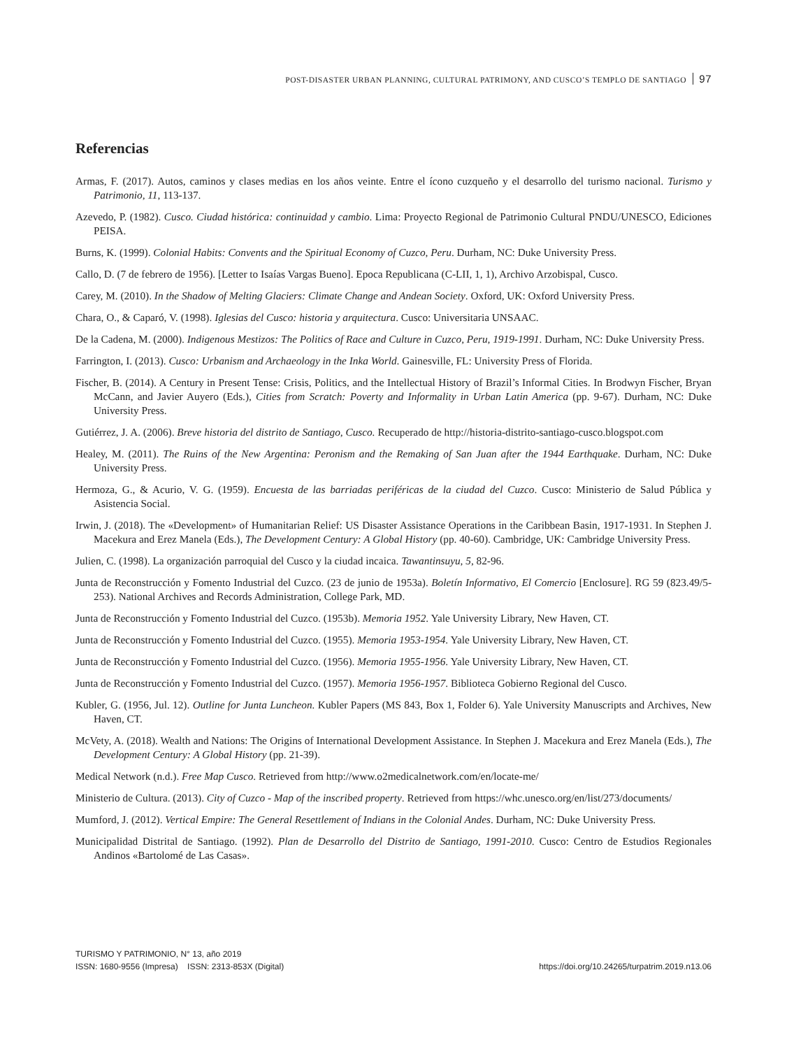POST-DISASTER URBAN PLANNING, CULTURAL PATRIMONY, AND CUSCO’S TEMPLO DE SANTIAGO 97
Referencias
Armas, F. (2017). Autos, caminos y clases medias en los años veinte. Entre el ícono cuzqueño y el desarrollo del turismo nacional. Turismo y Patrimonio, 11, 113-137.
Azevedo, P. (1982). Cusco. Ciudad histórica: continuidad y cambio. Lima: Proyecto Regional de Patrimonio Cultural PNDU/UNESCO, Ediciones PEISA.
Burns, K. (1999). Colonial Habits: Convents and the Spiritual Economy of Cuzco, Peru. Durham, NC: Duke University Press.
Callo, D. (7 de febrero de 1956). [Letter to Isaías Vargas Bueno]. Epoca Republicana (C-LII, 1, 1), Archivo Arzobispal, Cusco.
Carey, M. (2010). In the Shadow of Melting Glaciers: Climate Change and Andean Society. Oxford, UK: Oxford University Press.
Chara, O., & Caparó, V. (1998). Iglesias del Cusco: historia y arquitectura. Cusco: Universitaria UNSAAC.
De la Cadena, M. (2000). Indigenous Mestizos: The Politics of Race and Culture in Cuzco, Peru, 1919-1991. Durham, NC: Duke University Press.
Farrington, I. (2013). Cusco: Urbanism and Archaeology in the Inka World. Gainesville, FL: University Press of Florida.
Fischer, B. (2014). A Century in Present Tense: Crisis, Politics, and the Intellectual History of Brazil’s Informal Cities. In Brodwyn Fischer, Bryan McCann, and Javier Auyero (Eds.), Cities from Scratch: Poverty and Informality in Urban Latin America (pp. 9-67). Durham, NC: Duke University Press.
Gutiérrez, J. A. (2006). Breve historia del distrito de Santiago, Cusco. Recuperado de http://historia-distrito-santiago-cusco.blogspot.com
Healey, M. (2011). The Ruins of the New Argentina: Peronism and the Remaking of San Juan after the 1944 Earthquake. Durham, NC: Duke University Press.
Hermoza, G., & Acurio, V. G. (1959). Encuesta de las barriadas periféricas de la ciudad del Cuzco. Cusco: Ministerio de Salud Pública y Asistencia Social.
Irwin, J. (2018). The «Development» of Humanitarian Relief: US Disaster Assistance Operations in the Caribbean Basin, 1917-1931. In Stephen J. Macekura and Erez Manela (Eds.), The Development Century: A Global History (pp. 40-60). Cambridge, UK: Cambridge University Press.
Julien, C. (1998). La organización parroquial del Cusco y la ciudad incaica. Tawantinsuyu, 5, 82-96.
Junta de Reconstrucción y Fomento Industrial del Cuzco. (23 de junio de 1953a). Boletín Informativo, El Comercio [Enclosure]. RG 59 (823.49/5-253). National Archives and Records Administration, College Park, MD.
Junta de Reconstrucción y Fomento Industrial del Cuzco. (1953b). Memoria 1952. Yale University Library, New Haven, CT.
Junta de Reconstrucción y Fomento Industrial del Cuzco. (1955). Memoria 1953-1954. Yale University Library, New Haven, CT.
Junta de Reconstrucción y Fomento Industrial del Cuzco. (1956). Memoria 1955-1956. Yale University Library, New Haven, CT.
Junta de Reconstrucción y Fomento Industrial del Cuzco. (1957). Memoria 1956-1957. Biblioteca Gobierno Regional del Cusco.
Kubler, G. (1956, Jul. 12). Outline for Junta Luncheon. Kubler Papers (MS 843, Box 1, Folder 6). Yale University Manuscripts and Archives, New Haven, CT.
McVety, A. (2018). Wealth and Nations: The Origins of International Development Assistance. In Stephen J. Macekura and Erez Manela (Eds.), The Development Century: A Global History (pp. 21-39).
Medical Network (n.d.). Free Map Cusco. Retrieved from http://www.o2medicalnetwork.com/en/locate-me/
Ministerio de Cultura. (2013). City of Cuzco - Map of the inscribed property. Retrieved from https://whc.unesco.org/en/list/273/documents/
Mumford, J. (2012). Vertical Empire: The General Resettlement of Indians in the Colonial Andes. Durham, NC: Duke University Press.
Municipalidad Distrital de Santiago. (1992). Plan de Desarrollo del Distrito de Santiago, 1991-2010. Cusco: Centro de Estudios Regionales Andinos «Bartolomé de Las Casas».
TURISMO Y PATRIMONIO, N° 13, año 2019
ISSN: 1680-9556 (Impresa) ISSN: 2313-853X (Digital)
https://doi.org/10.24265/turpatrim.2019.n13.06